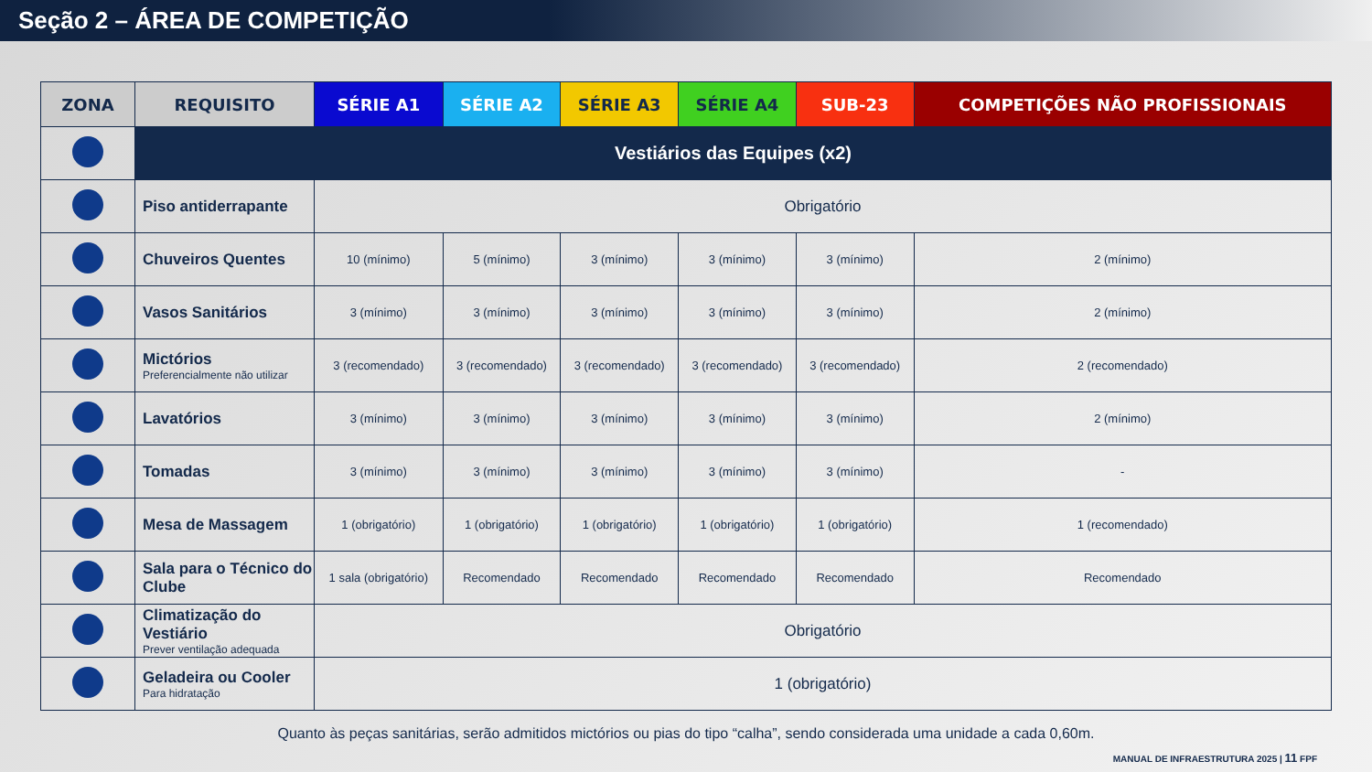Seção 2 – ÁREA DE COMPETIÇÃO
| ZONA | REQUISITO | SÉRIE A1 | SÉRIE A2 | SÉRIE A3 | SÉRIE A4 | SUB-23 | COMPETIÇÕES NÃO PROFISSIONAIS |
| --- | --- | --- | --- | --- | --- | --- | --- |
| | Vestiários das Equipes (x2) | | | | | | |
| | Piso antiderrapante | Obrigatório | | | | | |
| | Chuveiros Quentes | 10 (mínimo) | 5 (mínimo) | 3 (mínimo) | 3 (mínimo) | 3 (mínimo) | 2 (mínimo) |
| | Vasos Sanitários | 3 (mínimo) | 3 (mínimo) | 3 (mínimo) | 3 (mínimo) | 3 (mínimo) | 2 (mínimo) |
| | Mictórios Preferencialmente não utilizar | 3 (recomendado) | 3 (recomendado) | 3 (recomendado) | 3 (recomendado) | 3 (recomendado) | 2 (recomendado) |
| | Lavatórios | 3 (mínimo) | 3 (mínimo) | 3 (mínimo) | 3 (mínimo) | 3 (mínimo) | 2 (mínimo) |
| | Tomadas | 3 (mínimo) | 3 (mínimo) | 3 (mínimo) | 3 (mínimo) | 3 (mínimo) | - |
| | Mesa de Massagem | 1 (obrigatório) | 1 (obrigatório) | 1 (obrigatório) | 1 (obrigatório) | 1 (obrigatório) | 1 (recomendado) |
| | Sala para o Técnico do Clube | 1 sala (obrigatório) | Recomendado | Recomendado | Recomendado | Recomendado | Recomendado |
| | Climatização do Vestiário Prever ventilação adequada | Obrigatório | | | | | |
| | Geladeira ou Cooler Para hidratação | 1 (obrigatório) | | | | | |
Quanto às peças sanitárias, serão admitidos mictórios ou pias do tipo “calha”, sendo considerada uma unidade a cada 0,60m.
MANUAL DE INFRAESTRUTURA 2025 | 11 FPF